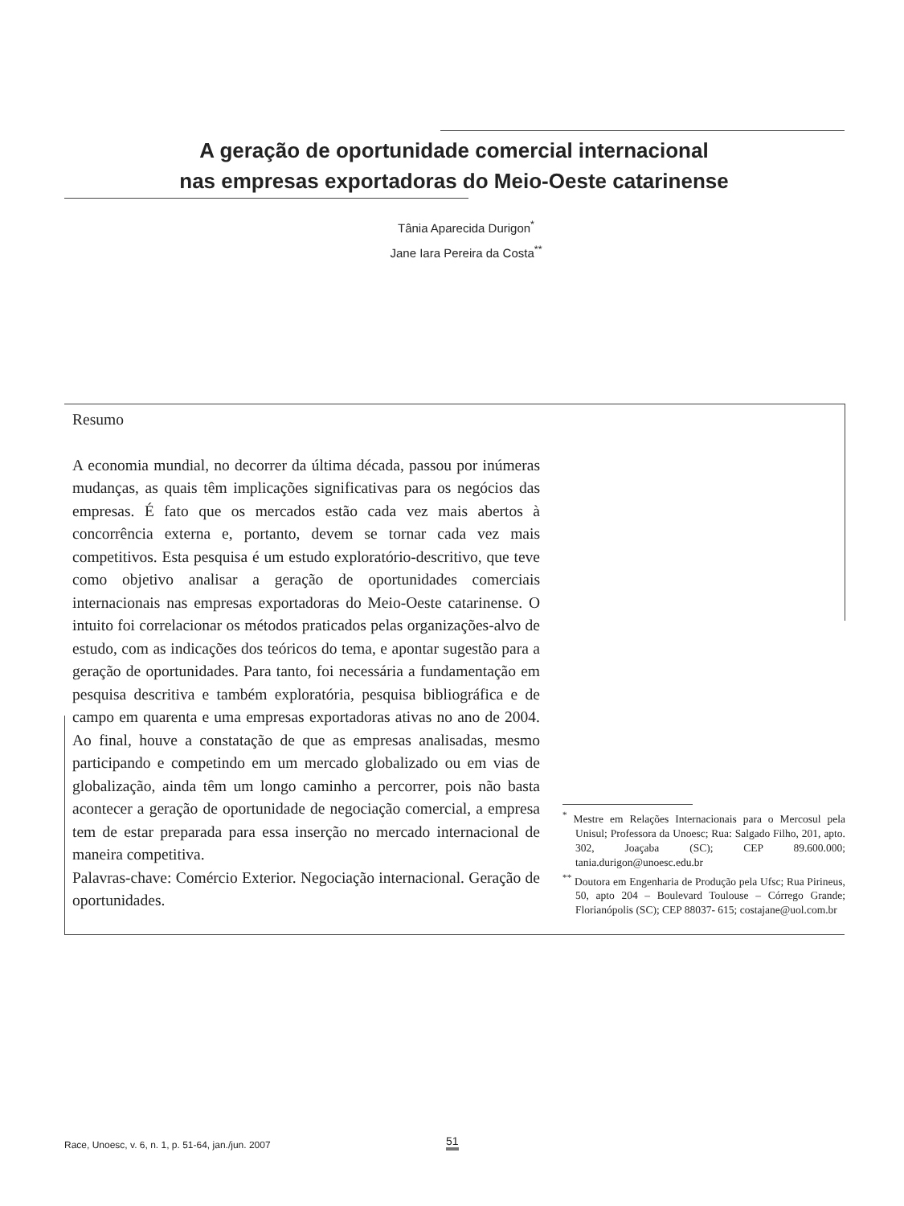A geração de oportunidade comercial internacional
nas empresas exportadoras do Meio-Oeste catarinense
Tânia Aparecida Durigon<sup>*</sup>
Jane Iara Pereira da Costa<sup>**</sup>
Resumo
A economia mundial, no decorrer da última década, passou por inúmeras mudanças, as quais têm implicações significativas para os negócios das empresas. É fato que os mercados estão cada vez mais abertos à concorrência externa e, portanto, devem se tornar cada vez mais competitivos. Esta pesquisa é um estudo exploratório-descritivo, que teve como objetivo analisar a geração de oportunidades comerciais internacionais nas empresas exportadoras do Meio-Oeste catarinense. O intuito foi correlacionar os métodos praticados pelas organizações-alvo de estudo, com as indicações dos teóricos do tema, e apontar sugestão para a geração de oportunidades. Para tanto, foi necessária a fundamentação em pesquisa descritiva e também exploratória, pesquisa bibliográfica e de campo em quarenta e uma empresas exportadoras ativas no ano de 2004. Ao final, houve a constatação de que as empresas analisadas, mesmo participando e competindo em um mercado globalizado ou em vias de globalização, ainda têm um longo caminho a percorrer, pois não basta acontecer a geração de oportunidade de negociação comercial, a empresa tem de estar preparada para essa inserção no mercado internacional de maneira competitiva.
Palavras-chave: Comércio Exterior. Negociação internacional. Geração de oportunidades.
<sup>*</sup> Mestre em Relações Internacionais para o Mercosul pela Unisul; Professora da Unoesc; Rua: Salgado Filho, 201, apto. 302, Joaçaba (SC); CEP 89.600.000; tania.durigon@unoesc.edu.br
<sup>**</sup> Doutora em Engenharia de Produção pela Ufsc; Rua Pirineus, 50, apto 204 – Boulevard Toulouse – Córrego Grande; Florianópolis (SC); CEP 88037- 615; costajane@uol.com.br
Race, Unoesc, v. 6, n. 1, p. 51-64, jan./jun. 2007
51